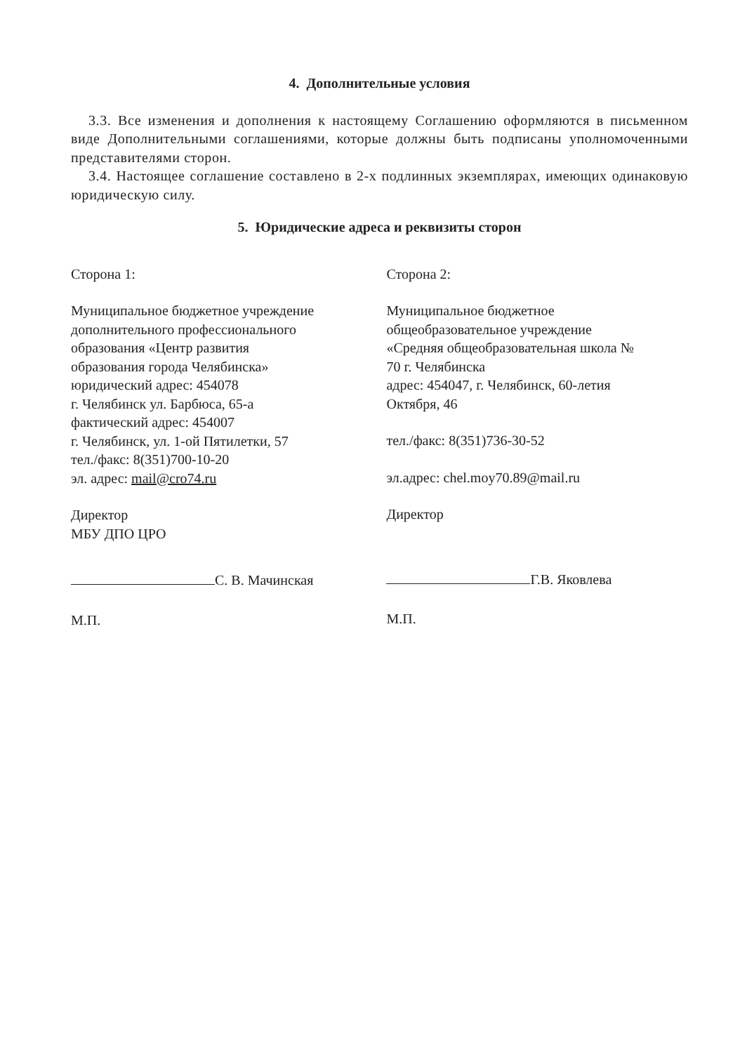4. Дополнительные условия
3.3. Все изменения и дополнения к настоящему Соглашению оформляются в письменном виде Дополнительными соглашениями, которые должны быть подписаны уполномоченными представителями сторон.
3.4. Настоящее соглашение составлено в 2-х подлинных экземплярах, имеющих одинаковую юридическую силу.
5. Юридические адреса и реквизиты сторон
Сторона 1:
Муниципальное бюджетное учреждение
дополнительного профессионального
образования «Центр развития
образования города Челябинска»
юридический адрес: 454078
г. Челябинск ул. Барбюса, 65-а
фактический адрес: 454007
г. Челябинск, ул. 1-ой Пятилетки, 57
тел./факс: 8(351)700-10-20
эл. адрес: mail@cro74.ru
Директор
МБУ ДПО ЦРО
С. В. Мачинская
М.П.
Сторона 2:
Муниципальное бюджетное
общеобразовательное учреждение
«Средняя общеобразовательная школа №
70 г. Челябинска
адрес: 454047, г. Челябинск, 60-летия
Октября, 46
тел./факс: 8(351)736-30-52
эл.адрес: chel.moy70.89@mail.ru
Директор
Г.В. Яковлева
М.П.